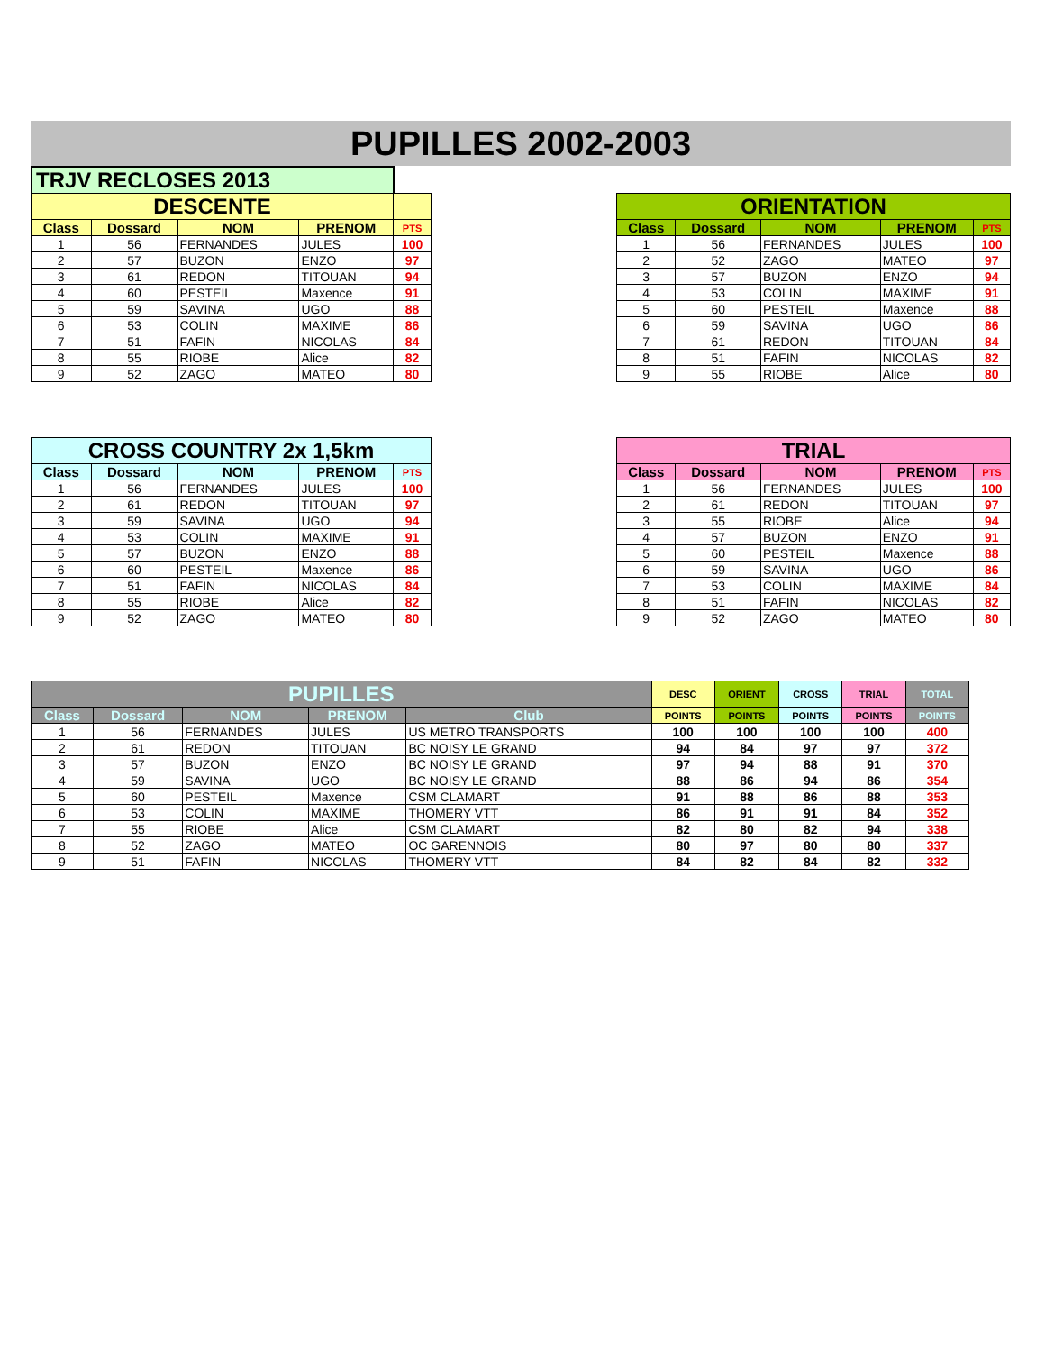PUPILLES 2002-2003
TRJV RECLOSES 2013
| DESCENTE | | | | |
| Class | Dossard | NOM | PRENOM | PTS |
| 1 | 56 | FERNANDES | JULES | 100 |
| 2 | 57 | BUZON | ENZO | 97 |
| 3 | 61 | REDON | TITOUAN | 94 |
| 4 | 60 | PESTEIL | Maxence | 91 |
| 5 | 59 | SAVINA | UGO | 88 |
| 6 | 53 | COLIN | MAXIME | 86 |
| 7 | 51 | FAFIN | NICOLAS | 84 |
| 8 | 55 | RIOBE | Alice | 82 |
| 9 | 52 | ZAGO | MATEO | 80 |
| ORIENTATION | | | | |
| Class | Dossard | NOM | PRENOM | PTS |
| 1 | 56 | FERNANDES | JULES | 100 |
| 2 | 52 | ZAGO | MATEO | 97 |
| 3 | 57 | BUZON | ENZO | 94 |
| 4 | 53 | COLIN | MAXIME | 91 |
| 5 | 60 | PESTEIL | Maxence | 88 |
| 6 | 59 | SAVINA | UGO | 86 |
| 7 | 61 | REDON | TITOUAN | 84 |
| 8 | 51 | FAFIN | NICOLAS | 82 |
| 9 | 55 | RIOBE | Alice | 80 |
| CROSS COUNTRY 2x 1,5km | | | | |
| Class | Dossard | NOM | PRENOM | PTS |
| 1 | 56 | FERNANDES | JULES | 100 |
| 2 | 61 | REDON | TITOUAN | 97 |
| 3 | 59 | SAVINA | UGO | 94 |
| 4 | 53 | COLIN | MAXIME | 91 |
| 5 | 57 | BUZON | ENZO | 88 |
| 6 | 60 | PESTEIL | Maxence | 86 |
| 7 | 51 | FAFIN | NICOLAS | 84 |
| 8 | 55 | RIOBE | Alice | 82 |
| 9 | 52 | ZAGO | MATEO | 80 |
| TRIAL | | | | |
| Class | Dossard | NOM | PRENOM | PTS |
| 1 | 56 | FERNANDES | JULES | 100 |
| 2 | 61 | REDON | TITOUAN | 97 |
| 3 | 55 | RIOBE | Alice | 94 |
| 4 | 57 | BUZON | ENZO | 91 |
| 5 | 60 | PESTEIL | Maxence | 88 |
| 6 | 59 | SAVINA | UGO | 86 |
| 7 | 53 | COLIN | MAXIME | 84 |
| 8 | 51 | FAFIN | NICOLAS | 82 |
| 9 | 52 | ZAGO | MATEO | 80 |
| PUPILLES | | | | | DESC | ORIENT | CROSS | TRIAL | TOTAL |
| Class | Dossard | NOM | PRENOM | Club | POINTS | POINTS | POINTS | POINTS | POINTS |
| 1 | 56 | FERNANDES | JULES | US METRO TRANSPORTS | 100 | 100 | 100 | 100 | 400 |
| 2 | 61 | REDON | TITOUAN | BC NOISY LE GRAND | 94 | 84 | 97 | 97 | 372 |
| 3 | 57 | BUZON | ENZO | BC NOISY LE GRAND | 97 | 94 | 88 | 91 | 370 |
| 4 | 59 | SAVINA | UGO | BC NOISY LE GRAND | 88 | 86 | 94 | 86 | 354 |
| 5 | 60 | PESTEIL | Maxence | CSM CLAMART | 91 | 88 | 86 | 88 | 353 |
| 6 | 53 | COLIN | MAXIME | THOMERY VTT | 86 | 91 | 91 | 84 | 352 |
| 7 | 55 | RIOBE | Alice | CSM CLAMART | 82 | 80 | 82 | 94 | 338 |
| 8 | 52 | ZAGO | MATEO | OC GARENNOIS | 80 | 97 | 80 | 80 | 337 |
| 9 | 51 | FAFIN | NICOLAS | THOMERY VTT | 84 | 82 | 84 | 82 | 332 |